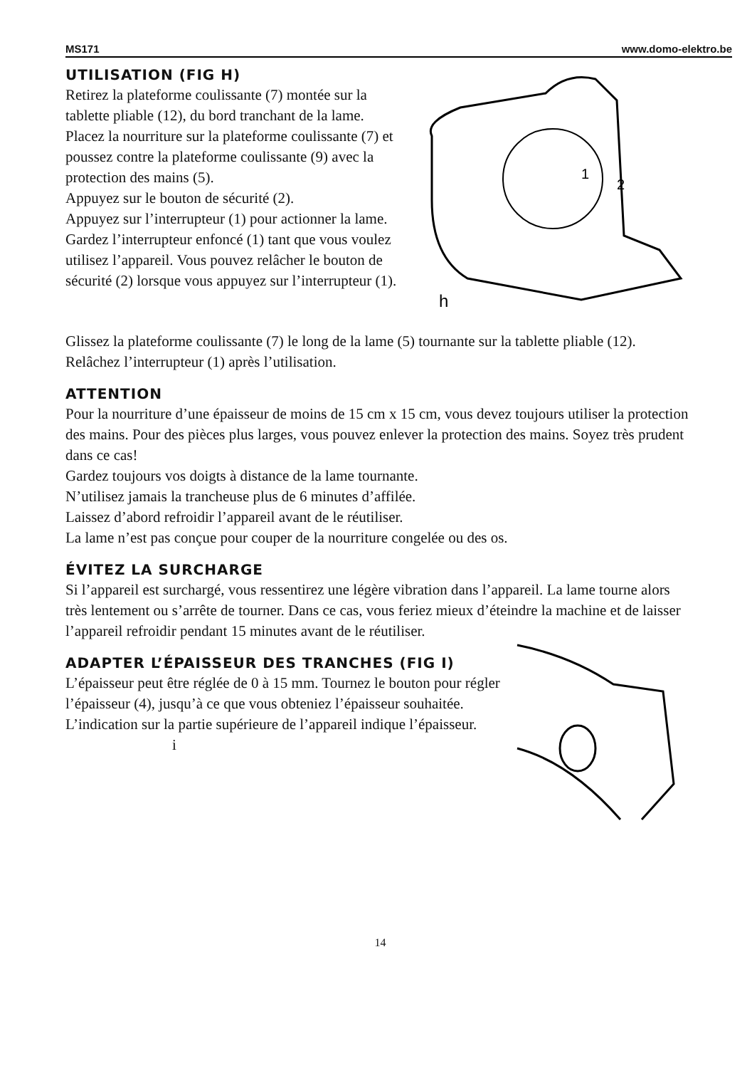MS171 www.domo-elektro.be
UTILISATION (FIG H)
Retirez la plateforme coulissante (7) montée sur la tablette pliable (12), du bord tranchant de la lame.
Placez la nourriture sur la plateforme coulissante (7) et poussez contre la plateforme coulissante (9) avec la protection des mains (5).
Appuyez sur le bouton de sécurité (2).
Appuyez sur l’interrupteur (1) pour actionner la lame.
Gardez l’interrupteur enfoncé (1) tant que vous voulez utilisez l’appareil. Vous pouvez relâcher le bouton de sécurité (2) lorsque vous appuyez sur l’interrupteur (1).
2
1
h
Glissez la plateforme coulissante (7) le long de la lame (5) tournante sur la tablette pliable (12).
Relâchez l’interrupteur (1) après l’utilisation.
ATTENTION
Pour la nourriture d’une épaisseur de moins de 15 cm x 15 cm, vous devez toujours utiliser la protection des mains. Pour des pièces plus larges, vous pouvez enlever la protection des mains. Soyez très prudent dans ce cas!
Gardez toujours vos doigts à distance de la lame tournante.
N’utilisez jamais la trancheuse plus de 6 minutes d’affilée.
Laissez d’abord refroidir l’appareil avant de le réutiliser.
La lame n’est pas conçue pour couper de la nourriture congelée ou des os.
ÉVITEZ LA SURCHARGE
Si l’appareil est surchargé, vous ressentirez une légère vibration dans l’appareil. La lame tourne alors très lentement ou s’arrête de tourner. Dans ce cas, vous feriez mieux d’éteindre la machine et de laisser l’appareil refroidir pendant 15 minutes avant de le réutiliser.
ADAPTER L’ÉPAISSEUR DES TRANCHES (FIG I)
L’épaisseur peut être réglée de 0 à 15 mm. Tournez le bouton pour régler l’épaisseur (4), jusqu’à ce que vous obteniez l’épaisseur souhaitée. L’indication sur la partie supérieure de l’appareil indique l’épaisseur. i
14